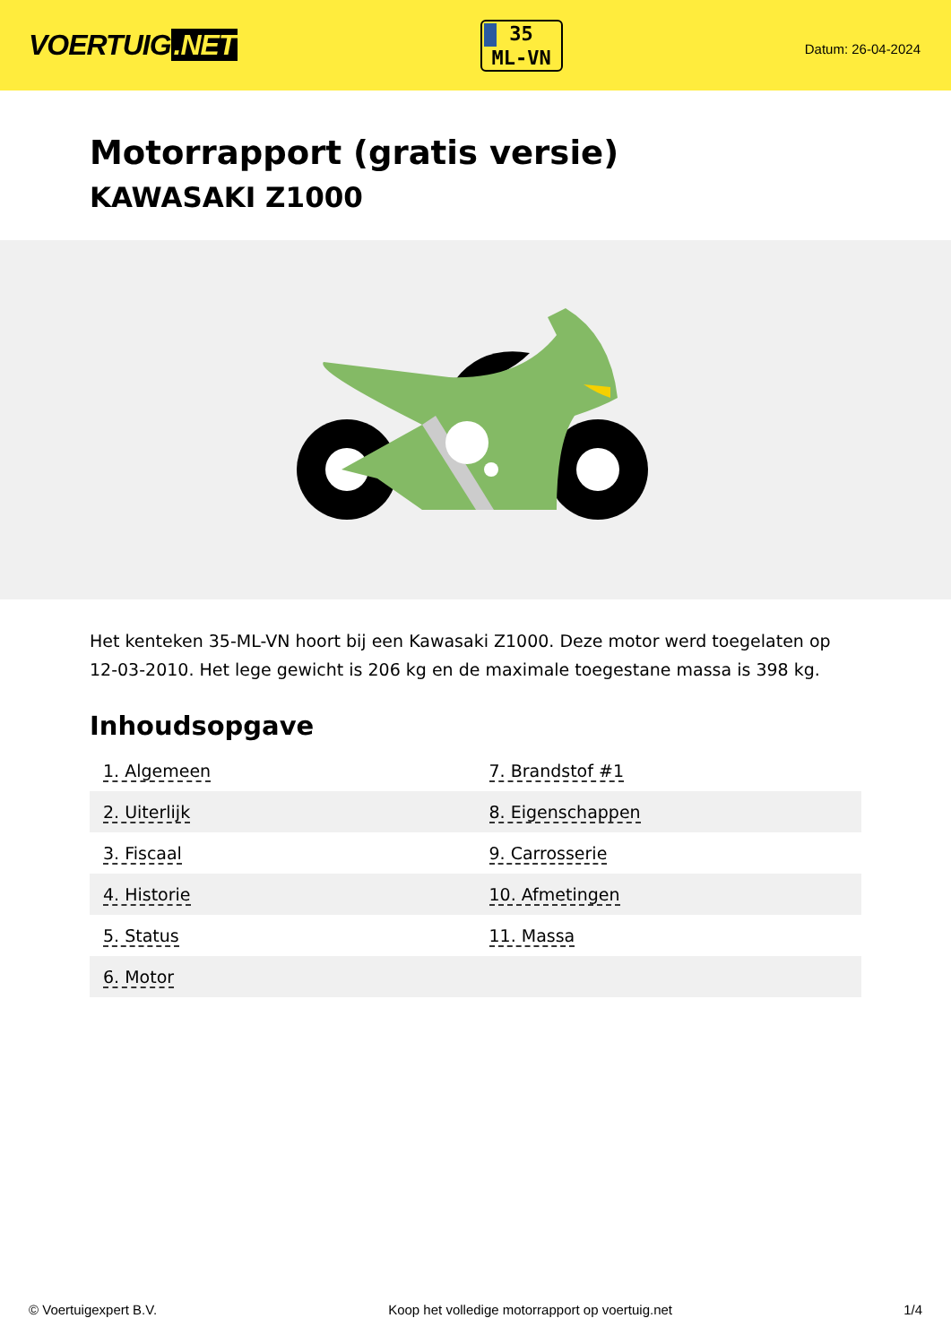VOERTUIG.NET
35
ML-VN
Datum: 26-04-2024
Motorrapport (gratis versie)
KAWASAKI Z1000
Het kenteken 35-ML-VN hoort bij een Kawasaki Z1000. Deze motor werd toegelaten op 12-03-2010. Het lege gewicht is 206 kg en de maximale toegestane massa is 398 kg.
Inhoudsopgave
| 1. Algemeen | 7. Brandstof #1 |
| 2. Uiterlijk | 8. Eigenschappen |
| 3. Fiscaal | 9. Carrosserie |
| 4. Historie | 10. Afmetingen |
| 5. Status | 11. Massa |
| 6. Motor | |
© Voertuigexpert B.V. Koop het volledige motorrapport op voertuig.net 1/4